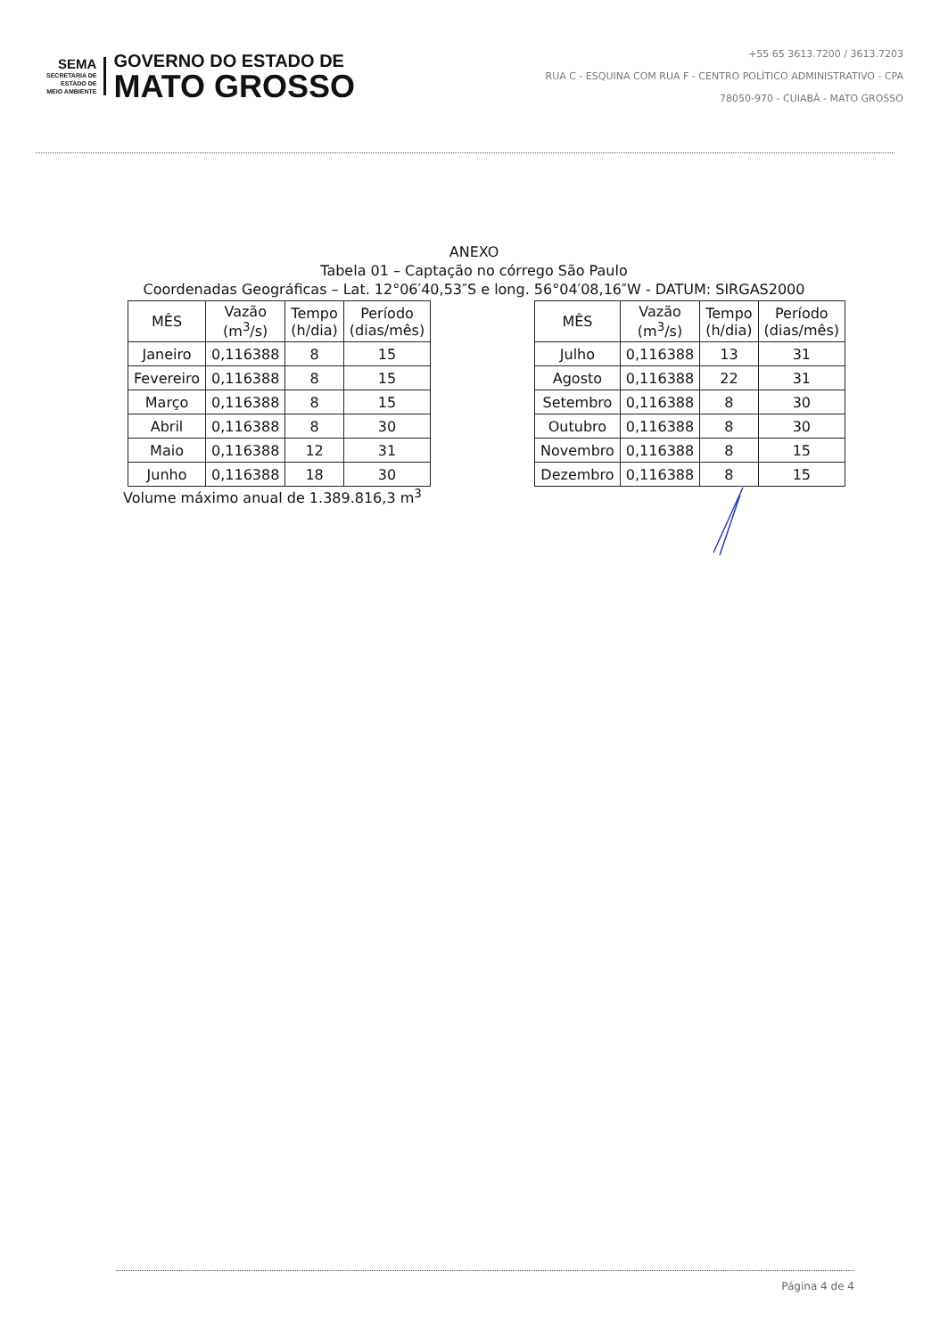SEMA
SECRETARIA DE
ESTADO DE
MEIO AMBIENTE
GOVERNO DO ESTADO DE
MATO GROSSO
+55 65 3613.7200 / 3613.7203
RUA C - ESQUINA COM RUA F - CENTRO POLÍTICO ADMINISTRATIVO - CPA
78050-970 - CUIABÁ - MATO GROSSO
ANEXO
Tabela 01 – Captação no córrego São Paulo
Coordenadas Geográficas – Lat. 12°06′40,53″S e long. 56°04′08,16″W - DATUM: SIRGAS2000
| MÊS | Vazão (m<sup>3</sup>/s) | Tempo (h/dia) | Período (dias/mês) |
| --- | --- | --- | --- |
| Janeiro | 0,116388 | 8 | 15 |
| Fevereiro | 0,116388 | 8 | 15 |
| Março | 0,116388 | 8 | 15 |
| Abril | 0,116388 | 8 | 30 |
| Maio | 0,116388 | 12 | 31 |
| Junho | 0,116388 | 18 | 30 |
| MÊS | Vazão (m<sup>3</sup>/s) | Tempo (h/dia) | Período (dias/mês) |
| --- | --- | --- | --- |
| Julho | 0,116388 | 13 | 31 |
| Agosto | 0,116388 | 22 | 31 |
| Setembro | 0,116388 | 8 | 30 |
| Outubro | 0,116388 | 8 | 30 |
| Novembro | 0,116388 | 8 | 15 |
| Dezembro | 0,116388 | 8 | 15 |
Volume máximo anual de 1.389.816,3 m<sup>3</sup>
Página 4 de 4